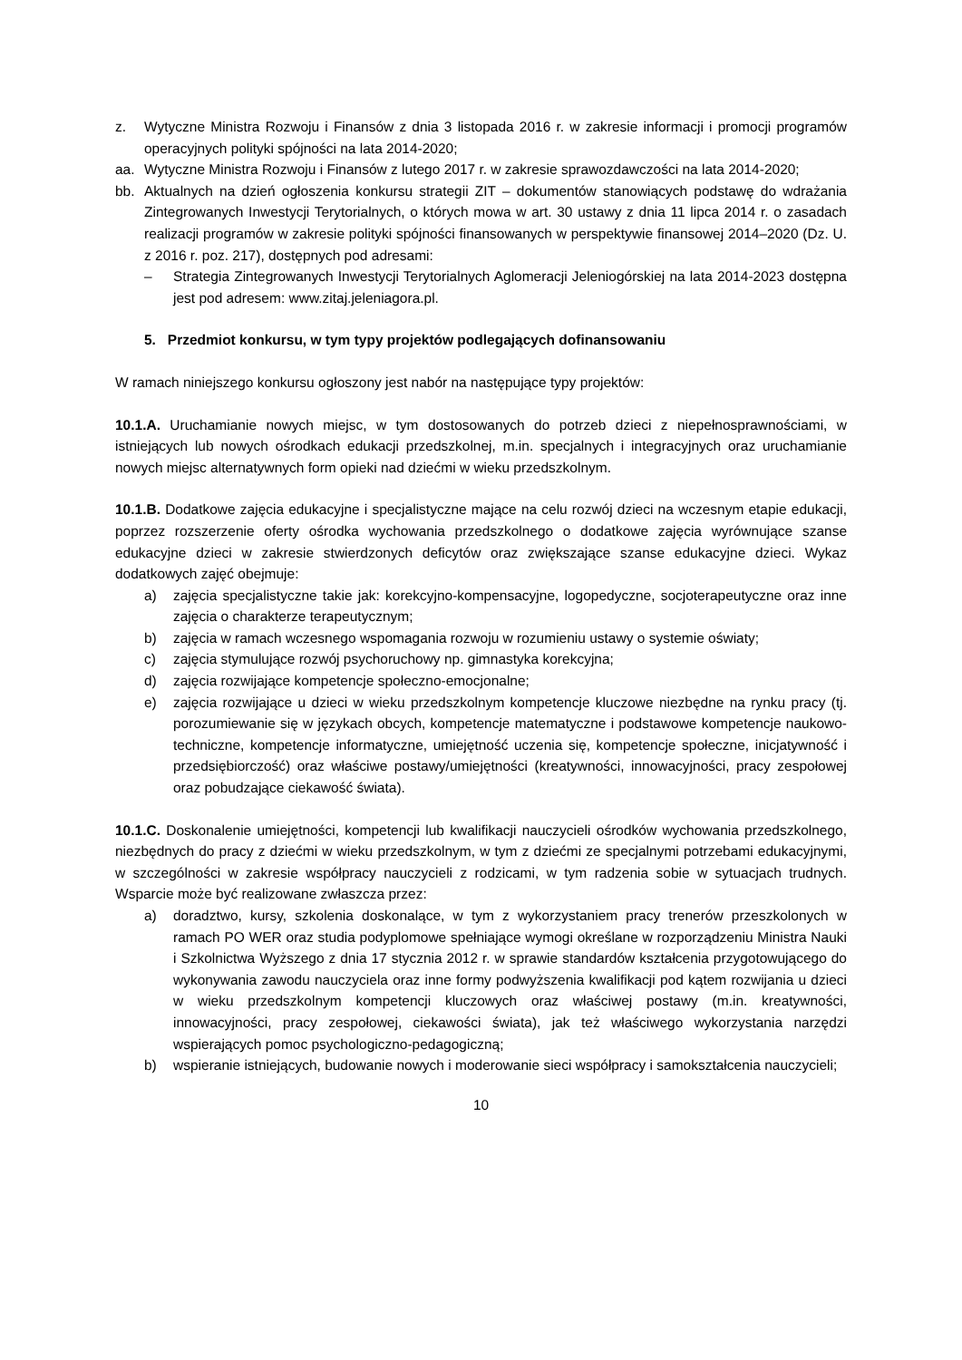z. Wytyczne Ministra Rozwoju i Finansów z dnia 3 listopada 2016 r. w zakresie informacji i promocji programów operacyjnych polityki spójności na lata 2014-2020;
aa. Wytyczne Ministra Rozwoju i Finansów z lutego 2017 r. w zakresie sprawozdawczości na lata 2014-2020;
bb. Aktualnych na dzień ogłoszenia konkursu strategii ZIT – dokumentów stanowiących podstawę do wdrażania Zintegrowanych Inwestycji Terytorialnych, o których mowa w art. 30 ustawy z dnia 11 lipca 2014 r. o zasadach realizacji programów w zakresie polityki spójności finansowanych w perspektywie finansowej 2014–2020 (Dz. U. z 2016 r. poz. 217), dostępnych pod adresami:
– Strategia Zintegrowanych Inwestycji Terytorialnych Aglomeracji Jeleniogórskiej na lata 2014-2023 dostępna jest pod adresem: www.zitaj.jeleniagora.pl.
5. Przedmiot konkursu, w tym typy projektów podlegających dofinansowaniu
W ramach niniejszego konkursu ogłoszony jest nabór na następujące typy projektów:
10.1.A. Uruchamianie nowych miejsc, w tym dostosowanych do potrzeb dzieci z niepełnosprawnościami, w istniejących lub nowych ośrodkach edukacji przedszkolnej, m.in. specjalnych i integracyjnych oraz uruchamianie nowych miejsc alternatywnych form opieki nad dziećmi w wieku przedszkolnym.
10.1.B. Dodatkowe zajęcia edukacyjne i specjalistyczne mające na celu rozwój dzieci na wczesnym etapie edukacji, poprzez rozszerzenie oferty ośrodka wychowania przedszkolnego o dodatkowe zajęcia wyrównujące szanse edukacyjne dzieci w zakresie stwierdzonych deficytów oraz zwiększające szanse edukacyjne dzieci. Wykaz dodatkowych zajęć obejmuje:
a) zajęcia specjalistyczne takie jak: korekcyjno-kompensacyjne, logopedyczne, socjoterapeutyczne oraz inne zajęcia o charakterze terapeutycznym;
b) zajęcia w ramach wczesnego wspomagania rozwoju w rozumieniu ustawy o systemie oświaty;
c) zajęcia stymulujące rozwój psychoruchowy np. gimnastyka korekcyjna;
d) zajęcia rozwijające kompetencje społeczno-emocjonalne;
e) zajęcia rozwijające u dzieci w wieku przedszkolnym kompetencje kluczowe niezbędne na rynku pracy (tj. porozumiewanie się w językach obcych, kompetencje matematyczne i podstawowe kompetencje naukowo-techniczne, kompetencje informatyczne, umiejętność uczenia się, kompetencje społeczne, inicjatywność i przedsiębiorczość) oraz właściwe postawy/umiejętności (kreatywności, innowacyjności, pracy zespołowej oraz pobudzające ciekawość świata).
10.1.C. Doskonalenie umiejętności, kompetencji lub kwalifikacji nauczycieli ośrodków wychowania przedszkolnego, niezbędnych do pracy z dziećmi w wieku przedszkolnym, w tym z dziećmi ze specjalnymi potrzebami edukacyjnymi, w szczególności w zakresie współpracy nauczycieli z rodzicami, w tym radzenia sobie w sytuacjach trudnych. Wsparcie może być realizowane zwłaszcza przez:
a) doradztwo, kursy, szkolenia doskonalące, w tym z wykorzystaniem pracy trenerów przeszkolonych w ramach PO WER oraz studia podyplomowe spełniające wymogi określane w rozporządzeniu Ministra Nauki i Szkolnictwa Wyższego z dnia 17 stycznia 2012 r. w sprawie standardów kształcenia przygotowującego do wykonywania zawodu nauczyciela oraz inne formy podwyższenia kwalifikacji pod kątem rozwijania u dzieci w wieku przedszkolnym kompetencji kluczowych oraz właściwej postawy (m.in. kreatywności, innowacyjności, pracy zespołowej, ciekawości świata), jak też właściwego wykorzystania narzędzi wspierających pomoc psychologiczno-pedagogiczną;
b) wspieranie istniejących, budowanie nowych i moderowanie sieci współpracy i samokształcenia nauczycieli;
10